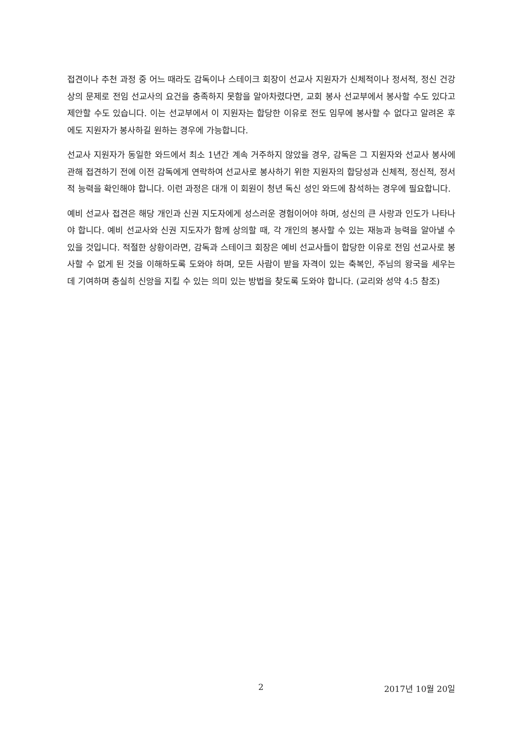접견이나 추천 과정 중 어느 때라도 감독이나 스테이크 회장이 선교사 지원자가 신체적이나 정서적, 정신 건강상의 문제로 전임 선교사의 요건을 충족하지 못함을 알아차렸다면, 교회 봉사 선교부에서 봉사할 수도 있다고 제안할 수도 있습니다. 이는 선교부에서 이 지원자는 합당한 이유로 전도 임무에 봉사할 수 없다고 알려온 후에도 지원자가 봉사하길 원하는 경우에 가능합니다.
선교사 지원자가 동일한 와드에서 최소 1년간 계속 거주하지 않았을 경우, 감독은 그 지원자와 선교사 봉사에 관해 접견하기 전에 이전 감독에게 연락하여 선교사로 봉사하기 위한 지원자의 합당성과 신체적, 정신적, 정서적 능력을 확인해야 합니다. 이런 과정은 대개 이 회원이 청년 독신 성인 와드에 참석하는 경우에 필요합니다.
예비 선교사 접견은 해당 개인과 신권 지도자에게 성스러운 경험이어야 하며, 성신의 큰 사랑과 인도가 나타나야 합니다. 예비 선교사와 신권 지도자가 함께 상의할 때, 각 개인의 봉사할 수 있는 재능과 능력을 알아낼 수 있을 것입니다. 적절한 상황이라면, 감독과 스테이크 회장은 예비 선교사들이 합당한 이유로 전임 선교사로 봉사할 수 없게 된 것을 이해하도록 도와야 하며, 모든 사람이 받을 자격이 있는 축복인, 주님의 왕국을 세우는 데 기여하며 충실히 신앙을 지킬 수 있는 의미 있는 방법을 찾도록 도와야 합니다. (교리와 성약 4:5 참조)
2 2017년 10월 20일